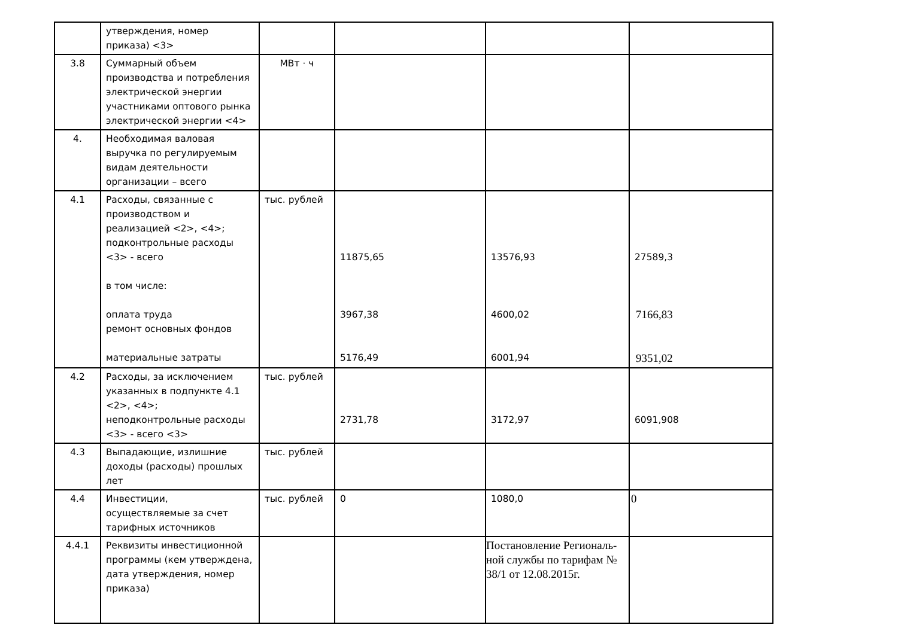| | утверждения, номер приказа) <3> | | | | |
| 3.8 | Суммарный объем производства и потребления электрической энергии участниками оптового рынка электрической энергии <4> | МВт · ч | | | |
| 4. | Необходимая валовая выручка по регулируемым видам деятельности организации – всего | | | | |
| 4.1 | Расходы, связанные с производством и реализацией <2>, <4>; подконтрольные расходы <3> - всего в том числе: оплата труда ремонт основных фондов материальные затраты | тыс. рублей | 11875,65 3967,38 5176,49 | 13576,93 4600,02 6001,94 | 27589,3 7166,83 9351,02 |
| 4.2 | Расходы, за исключением указанных в подпункте 4.1 <2>, <4>; неподконтрольные расходы <3> - всего <3> | тыс. рублей | 2731,78 | 3172,97 | 6091,908 |
| 4.3 | Выпадающие, излишние доходы (расходы) прошлых лет | тыс. рублей | | | |
| 4.4 | Инвестиции, осуществляемые за счет тарифных источников | тыс. рублей | 0 | 1080,0 | 0 |
| 4.4.1 | Реквизиты инвестиционной программы (кем утверждена, дата утверждения, номер приказа) | | | Постановление Региональ-ной службы по тарифам № 38/1 от 12.08.2015г. | |